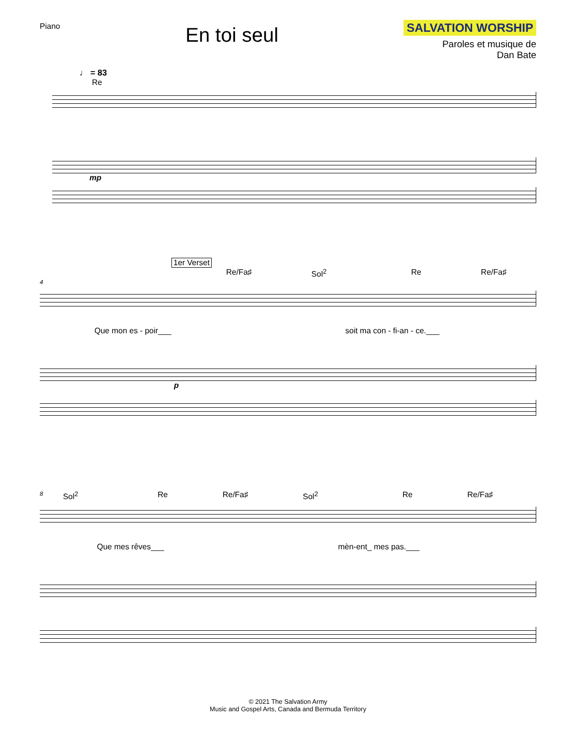Piano
En toi seul
SALVATION WORSHIP
Paroles et musique de
Dan Bate
♩ = 83
Re
mp
1er Verset
Re/Fa♯ Sol<sup>2</sup> Re Re/Fa♯
4
Que mon es - poir___ soit ma con - fi-an - ce.___
p
8 Sol<sup>2</sup> Re Re/Fa♯ Sol<sup>2</sup> Re Re/Fa♯
Que mes rêves___ mèn-ent_ mes pas.___
© 2021 The Salvation Army
Music and Gospel Arts, Canada and Bermuda Territory